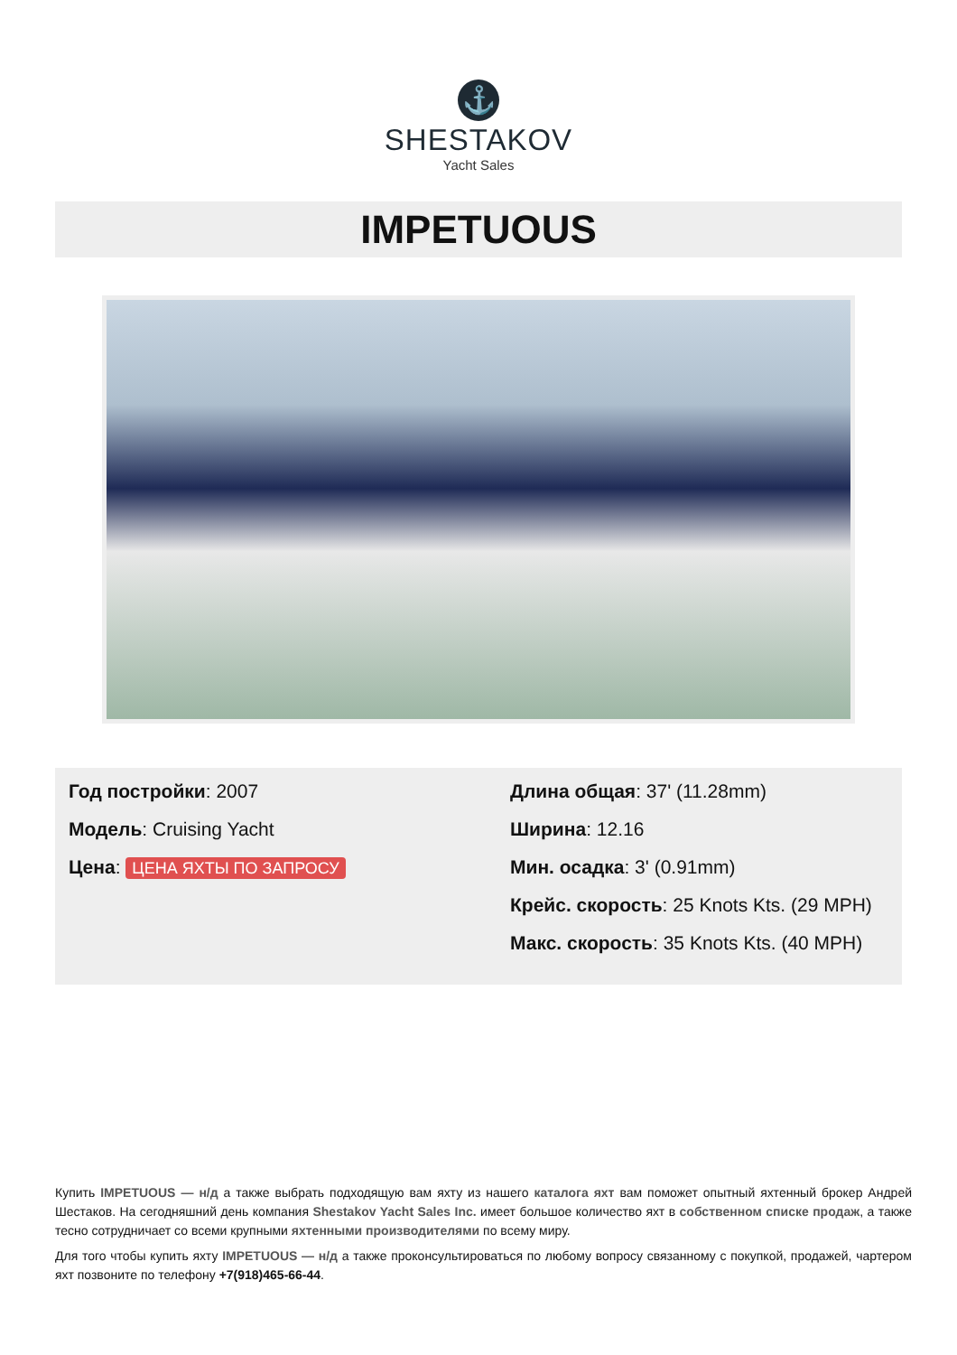⚓
SHESTAKOV
Yacht Sales
IMPETUOUS
Год постройки: 2007
Модель: Cruising Yacht
Цена: ЦЕНА ЯХТЫ ПО ЗАПРОСУ
Длина общая: 37' (11.28mm)
Ширина: 12.16
Мин. осадка: 3' (0.91mm)
Крейс. скорость: 25 Knots Kts. (29 MPH)
Макс. скорость: 35 Knots Kts. (40 MPH)
Купить IMPETUOUS — н/д а также выбрать подходящую вам яхту из нашего каталога яхт вам поможет опытный яхтенный брокер Андрей Шестаков. На сегодняшний день компания Shestakov Yacht Sales Inc. имеет большое количество яхт в собственном списке продаж, а также тесно сотрудничает со всеми крупными яхтенными производителями по всему миру.
Для того чтобы купить яхту IMPETUOUS — н/д а также проконсультироваться по любому вопросу связанному с покупкой, продажей, чартером яхт позвоните по телефону +7(918)465-66-44.